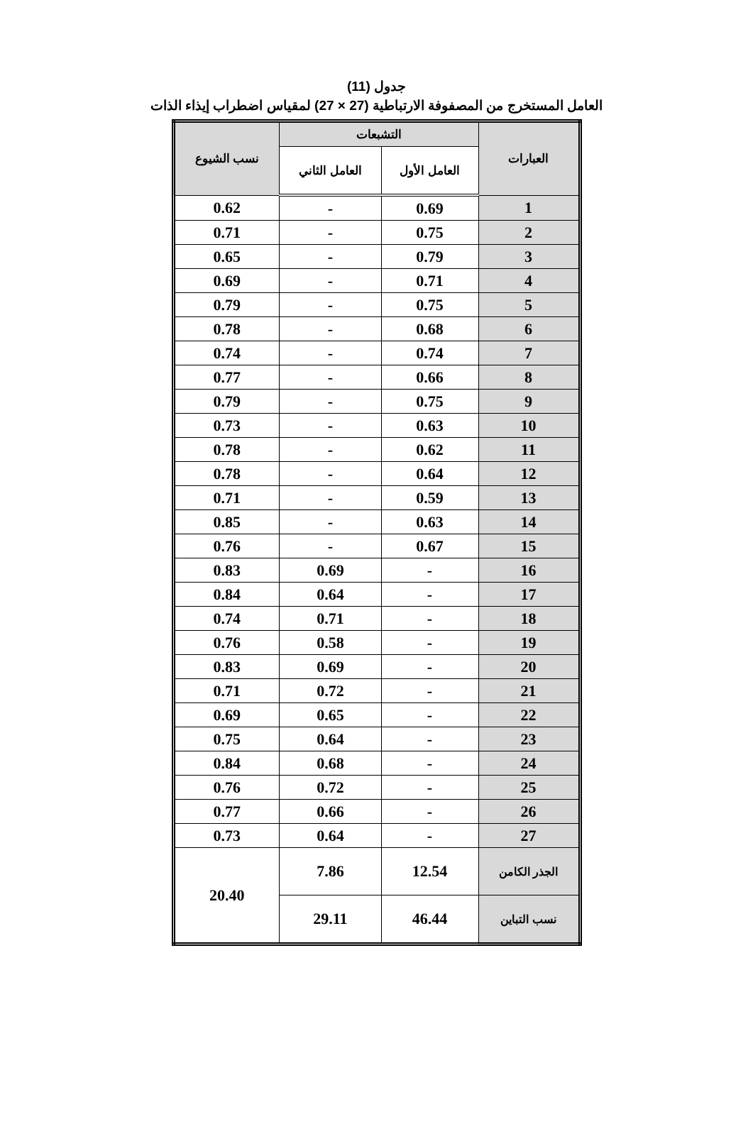جدول (11)
العامل المستخرج من المصفوفة الارتباطية (27 × 27) لمقياس اضطراب إيذاء الذات
| العبارات | التشبعات | | نسب الشيوع |
| --- | --- | --- | --- |
| | العامل الأول | العامل الثاني | |
| 1 | 0.69 | - | 0.62 |
| 2 | 0.75 | - | 0.71 |
| 3 | 0.79 | - | 0.65 |
| 4 | 0.71 | - | 0.69 |
| 5 | 0.75 | - | 0.79 |
| 6 | 0.68 | - | 0.78 |
| 7 | 0.74 | - | 0.74 |
| 8 | 0.66 | - | 0.77 |
| 9 | 0.75 | - | 0.79 |
| 10 | 0.63 | - | 0.73 |
| 11 | 0.62 | - | 0.78 |
| 12 | 0.64 | - | 0.78 |
| 13 | 0.59 | - | 0.71 |
| 14 | 0.63 | - | 0.85 |
| 15 | 0.67 | - | 0.76 |
| 16 | - | 0.69 | 0.83 |
| 17 | - | 0.64 | 0.84 |
| 18 | - | 0.71 | 0.74 |
| 19 | - | 0.58 | 0.76 |
| 20 | - | 0.69 | 0.83 |
| 21 | - | 0.72 | 0.71 |
| 22 | - | 0.65 | 0.69 |
| 23 | - | 0.64 | 0.75 |
| 24 | - | 0.68 | 0.84 |
| 25 | - | 0.72 | 0.76 |
| 26 | - | 0.66 | 0.77 |
| 27 | - | 0.64 | 0.73 |
| الجذر الكامن | 12.54 | 7.86 | 20.40 |
| نسب التباين | 46.44 | 29.11 | |